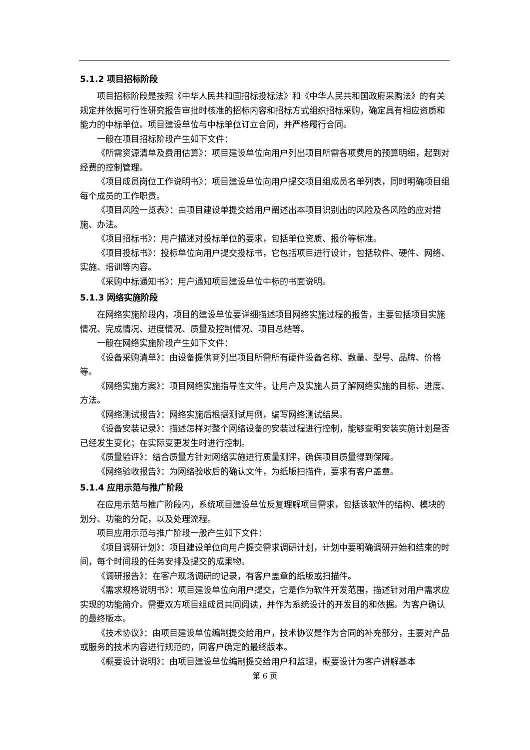5.1.2 项目招标阶段
项目招标阶段是按照《中华人民共和国招标投标法》和《中华人民共和国政府采购法》的有关规定并依据可行性研究报告审批时核准的招标内容和招标方式组织招标采购，确定具有相应资质和能力的中标单位。项目建设单位与中标单位订立合同，并严格履行合同。
一般在项目招标阶段产生如下文件：
《所需资源清单及费用估算》：项目建设单位向用户列出项目所需各项费用的预算明细，起到对经费的控制管理。
《项目成员岗位工作说明书》：项目建设单位向用户提交项目组成员名单列表，同时明确项目组每个成员的工作职责。
《项目风险一览表》：由项目建设单提交给用户阐述出本项目识别出的风险及各风险的应对措施、办法。
《项目招标书》：用户描述对投标单位的要求，包括单位资质、报价等标准。
《项目投标书》：投标单位向用户提交投标书，它包括项目进行设计，包括软件、硬件、网络、实施、培训等内容。
《采购中标通知书》：用户通知项目建设单位中标的书面说明。
5.1.3 网络实施阶段
在网络实施阶段内，项目的建设单位要详细描述项目网络实施过程的报告，主要包括项目实施情况、完成情况、进度情况、质量及控制情况、项目总结等。
一般在网络实施阶段产生如下文件：
《设备采购清单》：由设备提供商列出项目所需所有硬件设备名称、数量、型号、品牌、价格等。
《网络实施方案》：项目网络实施指导性文件，让用户及实施人员了解网络实施的目标、进度、方法。
《网络测试报告》：网络实施后根据测试用例，编写网络测试结果。
《设备安装记录》：描述怎样对整个网络设备的安装过程进行控制，能够查明安装实施计划是否已经发生变化；在实际变更发生时进行控制。
《质量验评》：结合质量方针对网络实施进行质量测评，确保项目质量得到保障。
《网络验收报告》：为网络验收后的确认文件，为纸版扫描件，要求有客户盖章。
5.1.4 应用示范与推广阶段
在应用示范与推广阶段内，系统项目建设单位反复理解项目需求，包括该软件的结构、模块的划分、功能的分配，以及处理流程。
项目应用示范与推广阶段一般产生如下文件：
《项目调研计划》：项目建设单位向用户提交需求调研计划，计划中要明确调研开始和结束的时间，每个时间段的任务安排及提交的成果物。
《调研报告》：在客户现场调研的记录，有客户盖章的纸版或扫描件。
《需求规格说明书》：项目建设单位向用户提交，它是作为软件开发范围，描述针对用户需求应实现的功能简介。需要双方项目组成员共同阅读，并作为系统设计的开发目的和依据。为客户确认的最终版本。
《技术协议》：由项目建设单位编制提交给用户，技术协议是作为合同的补充部分，主要对产品或服务的技术内容进行规范的，同客户确定的最终版本。
《概要设计说明》：由项目建设单位编制提交给用户和监理，概要设计为客户讲解基本
第 6 页